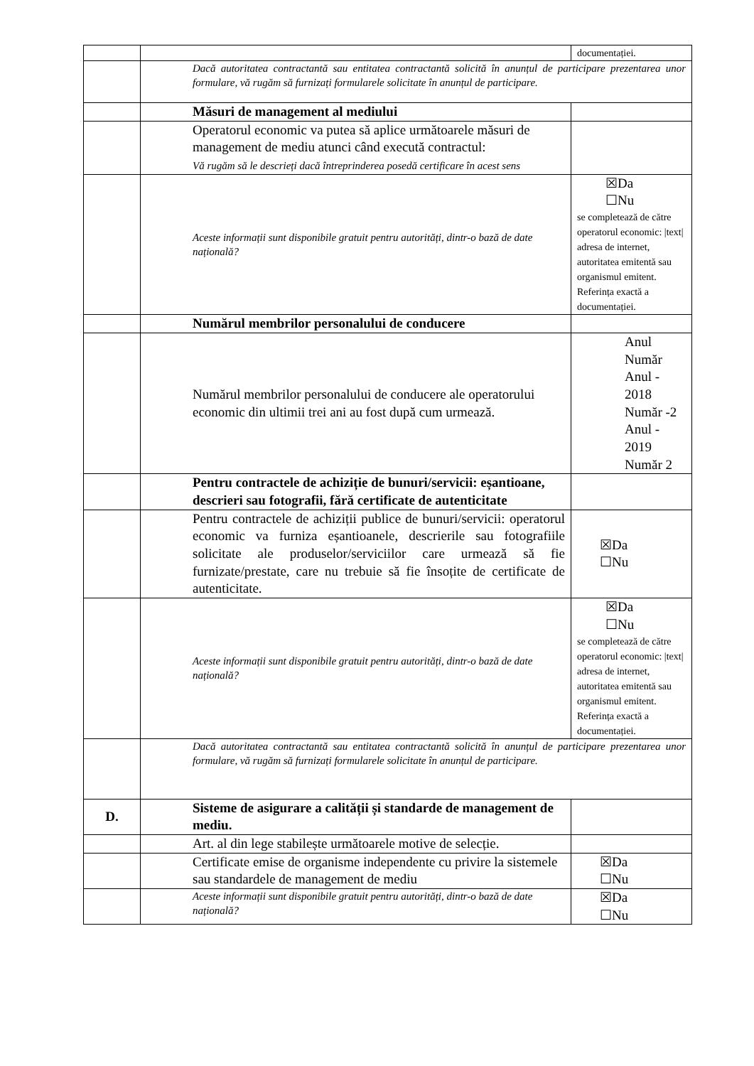| | | documentației. |
| | Dacă autoritatea contractantă sau entitatea contractantă solicită în anunțul de participare prezentarea unor formulare, vă rugăm să furnizați formularele solicitate în anunțul de participare. | |
| | Măsuri de management al mediului | |
| | Operatorul economic va putea să aplice următoarele măsuri de management de mediu atunci când execută contractul: Vă rugăm să le descrieți dacă întreprinderea posedă certificare în acest sens | |
| | Aceste informații sunt disponibile gratuit pentru autorități, dintr-o bază de date națională? | ☒Da ☐Nu se completează de către operatorul economic: /text/ adresa de internet, autoritatea emitentă sau organismul emitent. Referința exactă a documentației. |
| | Numărul membrilor personalului de conducere | |
| | Numărul membrilor personalului de conducere ale operatorului economic din ultimii trei ani au fost după cum urmează. | Anul Număr Anul - 2018 Număr -2 Anul - 2019 Număr 2 |
| | Pentru contractele de achiziție de bunuri/servicii: eșantioane, descrieri sau fotografii, fără certificate de autenticitate | |
| | Pentru contractele de achiziții publice de bunuri/servicii: operatorul economic va furniza eșantioanele, descrierile sau fotografiile solicitate ale produselor/serviciilor care urmează să fie furnizate/prestate, care nu trebuie să fie însoțite de certificate de autenticitate. | ☒Da ☐Nu |
| | Aceste informații sunt disponibile gratuit pentru autorități, dintr-o bază de date națională? | ☒Da ☐Nu se completează de către operatorul economic: /text/ adresa de internet, autoritatea emitentă sau organismul emitent. Referința exactă a documentației. |
| | Dacă autoritatea contractantă sau entitatea contractantă solicită în anunțul de participare prezentarea unor formulare, vă rugăm să furnizați formularele solicitate în anunțul de participare. | |
| D. | Sisteme de asigurare a calității și standarde de management de mediu. | |
| | Art. al din lege stabilește următoarele motive de selecție. | |
| | Certificate emise de organisme independente cu privire la sistemele sau standardele de management de mediu | ☒Da ☐Nu |
| | Aceste informații sunt disponibile gratuit pentru autorități, dintr-o bază de date națională? | ☒Da ☐Nu |